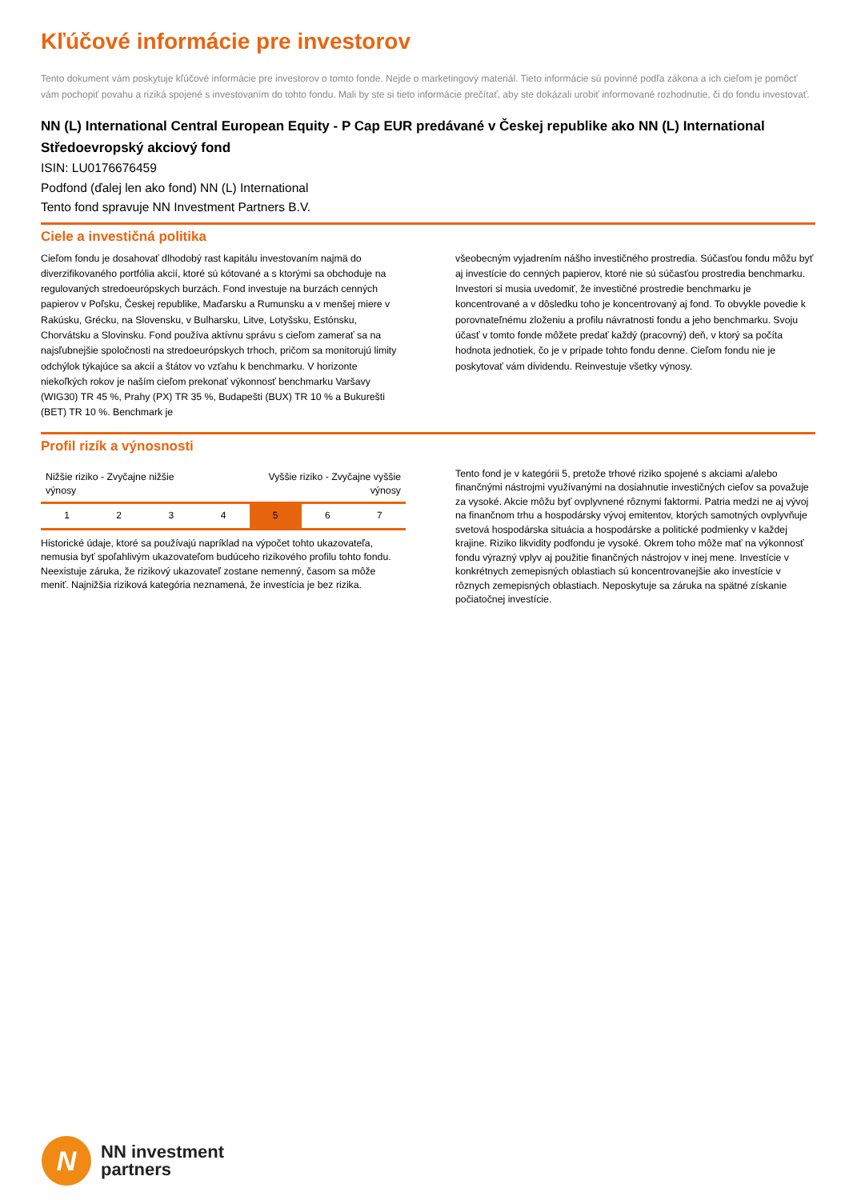Kľúčové informácie pre investorov
Tento dokument vám poskytuje kľúčové informácie pre investorov o tomto fonde. Nejde o marketingový materiál. Tieto informácie sú povinné podľa zákona a ich cieľom je pomôcť vám pochopiť povahu a riziká spojené s investovaním do tohto fondu. Mali by ste si tieto informácie prečítať, aby ste dokázali urobiť informované rozhodnutie, či do fondu investovať.
NN (L) International Central European Equity - P Cap EUR predávané v Českej republike ako NN (L) International Středoevropský akciový fond
ISIN: LU0176676459
Podfond (ďalej len ako fond) NN (L) International
Tento fond spravuje NN Investment Partners B.V.
Ciele a investičná politika
Cieľom fondu je dosahovať dlhodobý rast kapitálu investovaním najmä do diverzifikovaného portfólia akcií, ktoré sú kótované a s ktorými sa obchoduje na regulovaných stredoeurópskych burzách. Fond investuje na burzách cenných papierov v Poľsku, Českej republike, Maďarsku a Rumunsku a v menšej miere v Rakúsku, Grécku, na Slovensku, v Bulharsku, Litve, Lotyšsku, Estónsku, Chorvátsku a Slovinsku. Fond používa aktívnu správu s cieľom zamerať sa na najsľubnejšie spoločnosti na stredoeurópskych trhoch, pričom sa monitorujú limity odchýlok týkajúce sa akcií a štátov vo vzťahu k benchmarku. V horizonte niekoľkých rokov je naším cieľom prekonať výkonnosť benchmarku Varšavy (WIG30) TR 45 %, Prahy (PX) TR 35 %, Budapešti (BUX) TR 10 % a Bukurešti (BET) TR 10 %. Benchmark je
všeobecným vyjadrením nášho investičného prostredia. Súčasťou fondu môžu byť aj investície do cenných papierov, ktoré nie sú súčasťou prostredia benchmarku. Investori si musia uvedomiť, že investičné prostredie benchmarku je koncentrované a v dôsledku toho je koncentrovaný aj fond. To obvykle povedie k porovnateľnému zloženiu a profilu návratnosti fondu a jeho benchmarku. Svoju účasť v tomto fonde môžete predať každý (pracovný) deň, v ktorý sa počíta hodnota jednotiek, čo je v prípade tohto fondu denne. Cieľom fondu nie je poskytovať vám dividendu. Reinvestuje všetky výnosy.
Profil rizík a výnosnosti
Nižšie riziko - Zvyčajne nižšie
výnosy Vyššie riziko - Zvyčajne vyššie
výnosy
| 1 | 2 | 3 | 4 | 5 | 6 | 7 |
Historické údaje, ktoré sa používajú napríklad na výpočet tohto ukazovateľa, nemusia byť spoľahlivým ukazovateľom budúceho rizikového profilu tohto fondu. Neexistuje záruka, že rizikový ukazovateľ zostane nemenný, časom sa môže meniť. Najnižšia riziková kategória neznamená, že investícia je bez rizika.
Tento fond je v kategórii 5, pretože trhové riziko spojené s akciami a/alebo finančnými nástrojmi využívanými na dosiahnutie investičných cieľov sa považuje za vysoké. Akcie môžu byť ovplyvnené rôznymi faktormi. Patria medzi ne aj vývoj na finančnom trhu a hospodársky vývoj emitentov, ktorých samotných ovplyvňuje svetová hospodárska situácia a hospodárske a politické podmienky v každej krajine. Riziko likvidity podfondu je vysoké. Okrem toho môže mať na výkonnosť fondu výrazný vplyv aj použitie finančných nástrojov v inej mene. Investície v konkrétnych zemepisných oblastiach sú koncentrovanejšie ako investície v rôznych zemepisných oblastiach. Neposkytuje sa záruka na spätné získanie počiatočnej investície.
N
NN investment
partners